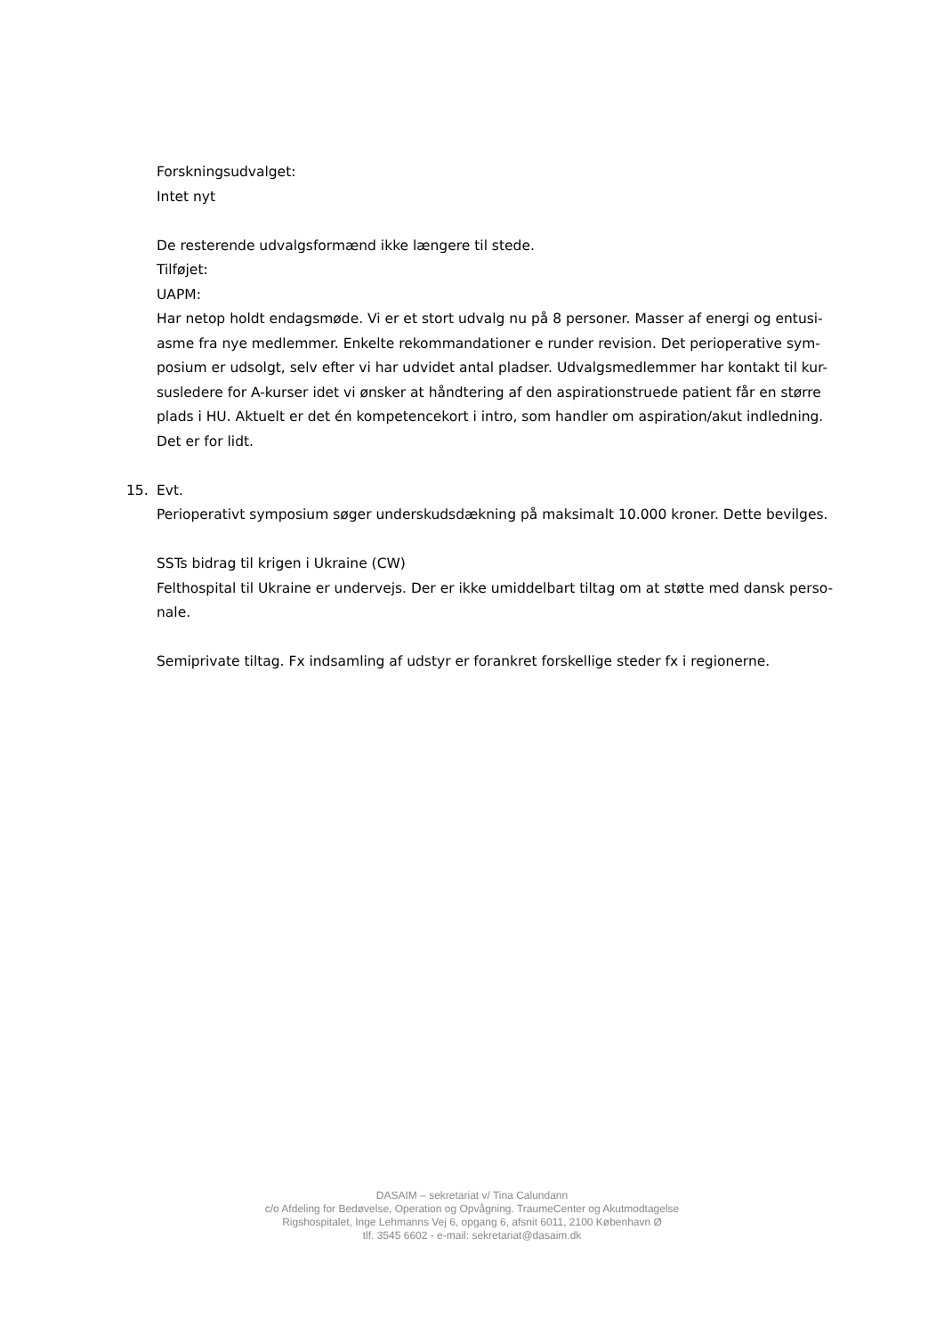Forskningsudvalget:
Intet nyt
De resterende udvalgsformænd ikke længere til stede.
Tilføjet:
UAPM:
Har netop holdt endagsmøde. Vi er et stort udvalg nu på 8 personer. Masser af energi og entusi-asme fra nye medlemmer. Enkelte rekommandationer e runder revision. Det perioperative sym-posium er udsolgt, selv efter vi har udvidet antal pladser. Udvalgsmedlemmer har kontakt til kur-susledere for A-kurser idet vi ønsker at håndtering af den aspirationstruede patient får en større plads i HU. Aktuelt er det én kompetencekort i intro, som handler om aspiration/akut indledning. Det er for lidt.
15. Evt.
Perioperativt symposium søger underskudsdækning på maksimalt 10.000 kroner. Dette bevilges.
SSTs bidrag til krigen i Ukraine (CW)
Felthospital til Ukraine er undervejs. Der er ikke umiddelbart tiltag om at støtte med dansk perso-nale.
Semiprivate tiltag. Fx indsamling af udstyr er forankret forskellige steder fx i regionerne.
DASAIM – sekretariat v/ Tina Calundann
c/o Afdeling for Bedøvelse, Operation og Opvågning. TraumeCenter og Akutmodtagelse
Rigshospitalet, Inge Lehmanns Vej 6, opgang 6, afsnit 6011, 2100 København Ø
tlf. 3545 6602 - e-mail: sekretariat@dasaim.dk